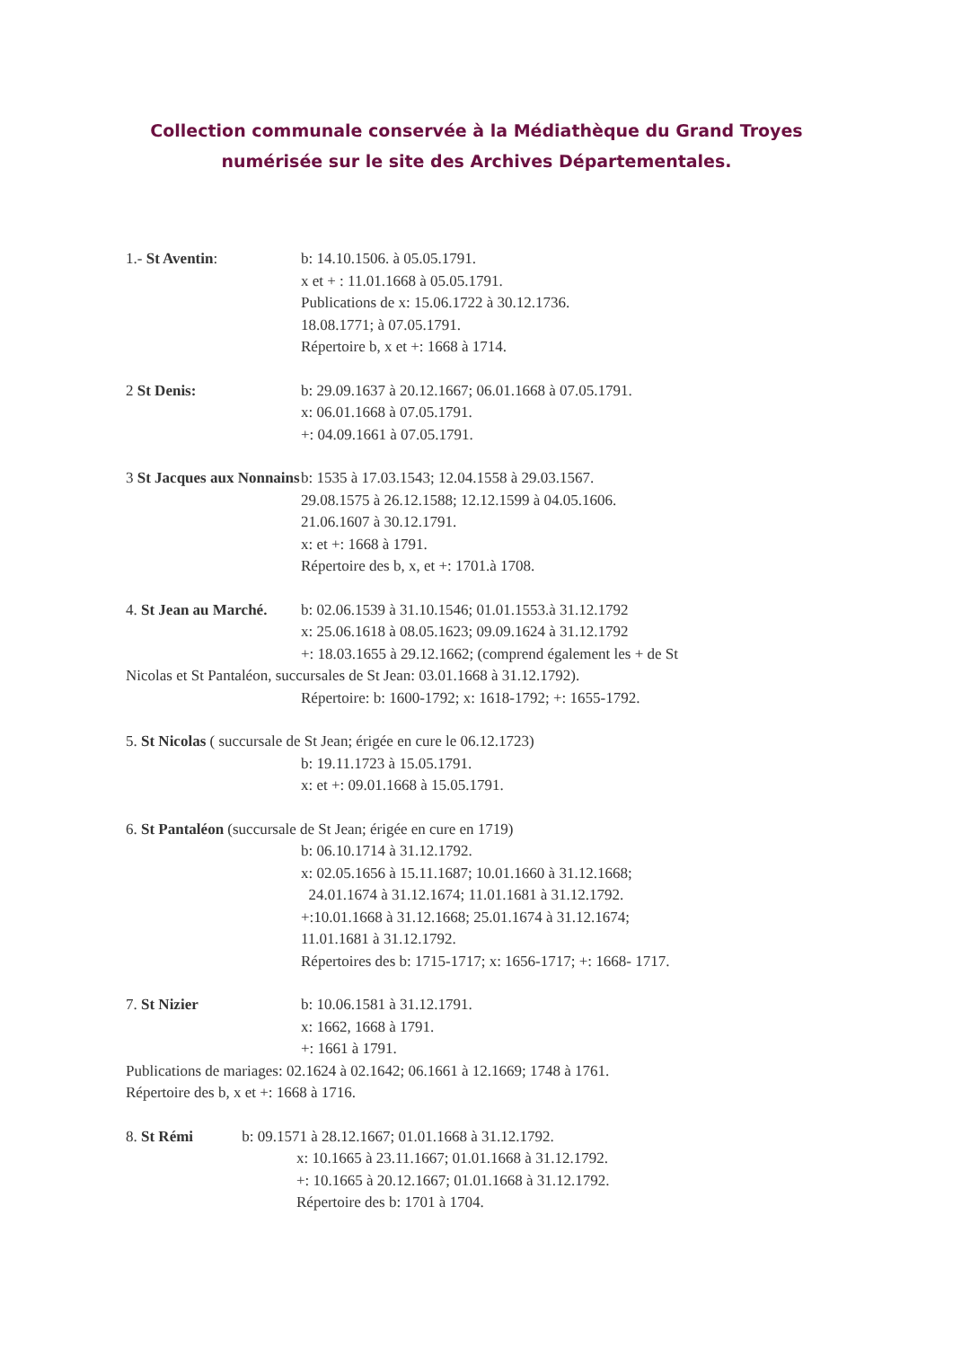Collection communale conservée à la Médiathèque du Grand Troyes
numérisée sur le site des Archives Départementales.
1.- St Aventin: b: 14.10.1506. à 05.05.1791.
x et + : 11.01.1668 à 05.05.1791.
Publications de x: 15.06.1722 à 30.12.1736.
18.08.1771; à 07.05.1791.
Répertoire b, x et +: 1668 à 1714.
2 St Denis: b: 29.09.1637 à 20.12.1667; 06.01.1668 à 07.05.1791.
x: 06.01.1668 à 07.05.1791.
+: 04.09.1661 à 07.05.1791.
3 St Jacques aux Nonnains
b: 1535 à 17.03.1543; 12.04.1558 à 29.03.1567.
29.08.1575 à 26.12.1588; 12.12.1599 à 04.05.1606.
21.06.1607 à 30.12.1791.
x: et +: 1668 à 1791.
Répertoire des b, x, et +: 1701.à 1708.
4. St Jean au Marché.
b: 02.06.1539 à 31.10.1546; 01.01.1553.à 31.12.1792
x: 25.06.1618 à 08.05.1623; 09.09.1624 à 31.12.1792
+: 18.03.1655 à 29.12.1662; (comprend également les + de St
Nicolas et St Pantaléon, succursales de St Jean: 03.01.1668 à 31.12.1792).
Répertoire: b: 1600-1792; x: 1618-1792; +: 1655-1792.
5. St Nicolas ( succursale de St Jean; érigée en cure le 06.12.1723)
b: 19.11.1723 à 15.05.1791.
x: et +: 09.01.1668 à 15.05.1791.
6. St Pantaléon (succursale de St Jean; érigée en cure en 1719)
b: 06.10.1714 à 31.12.1792.
x: 02.05.1656 à 15.11.1687; 10.01.1660 à 31.12.1668;
24.01.1674 à 31.12.1674; 11.01.1681 à 31.12.1792.
+:10.01.1668 à 31.12.1668; 25.01.1674 à 31.12.1674;
11.01.1681 à 31.12.1792.
Répertoires des b: 1715-1717; x: 1656-1717; +: 1668- 1717.
7. St Nizier b: 10.06.1581 à 31.12.1791.
x: 1662, 1668 à 1791.
+: 1661 à 1791.
Publications de mariages: 02.1624 à 02.1642; 06.1661 à 12.1669; 1748 à 1761.
Répertoire des b, x et +: 1668 à 1716.
8. St Rémi b: 09.1571 à 28.12.1667; 01.01.1668 à 31.12.1792.
x: 10.1665 à 23.11.1667; 01.01.1668 à 31.12.1792.
+: 10.1665 à 20.12.1667; 01.01.1668 à 31.12.1792.
Répertoire des b: 1701 à 1704.